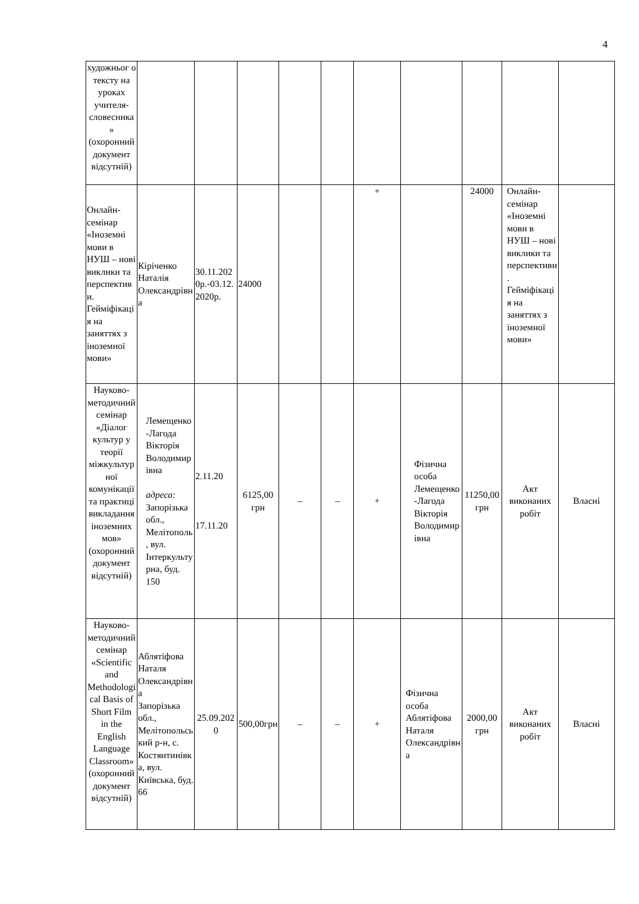4
| художньог о тексту на уроках учителя-словесника» (охоронний документ відсутній) | | | | | | | | | | |
| Онлайн-семінар «Іноземні мови в НУШ – нові виклики та перспективи. Гейміфікація на заняттях з іноземної мови» | Кіріченко Наталія Олександрівна | 30.11.2020р.-03.12.2020р. | 24000 | | | + | | 24000 | Онлайн-семінар «Іноземні мови в НУШ – нові виклики та перспективи. Гейміфікація на заняттях з іноземної мови» | |
| Науково-методичний семінар «Діалог культур у теорії міжкультурної комунікації та практиці викладання іноземних мов» (охоронний документ відсутній) | Лемещенко-Лагода Вікторія Володимирівна адреса: Запорізька обл., Мелітополь, вул. Інтеркультурна, буд. 150 | 2.11.20 17.11.20 | 6125,00 грн | – | – | + | Фізична особа Лемещенко-Лагода Вікторія Володимирівна | 11250,00 грн | Акт виконаних робіт | Власні |
| Науково-методичний семінар «Scientific and Methodological Basis of Short Film in the English Language Classroom» (охоронний документ відсутній) | Аблятіфова Наталя Олександрівна Запорізька обл., Мелітопольський р-н, с. Костянтинівка, вул. Київська, буд. 66 | 25.09.2020 | 500,00грн | – | – | + | Фізична особа Аблятіфова Наталя Олександрівна | 2000,00 грн | Акт виконаних робіт | Власні |